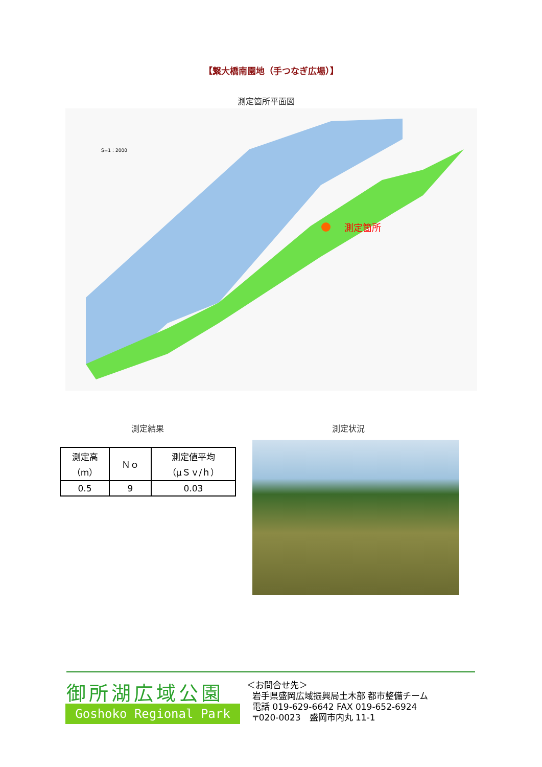【繋大橋南園地（手つなぎ広場）】
測定箇所平面図
測定箇所
S=1：2000
測定結果 測定状況
| 測定高 （m） | Ｎｏ | 測定値平均 （μＳｖ/ｈ） |
| --- | --- | --- |
| 0.5 | 9 | 0.03 |
御所湖広域公園
Goshoko Regional Park
＜お問合せ先＞
岩手県盛岡広域振興局土木部 都市整備チーム
電話 019-629-6642 FAX 019-652-6924
〒020-0023　盛岡市内丸 11-1